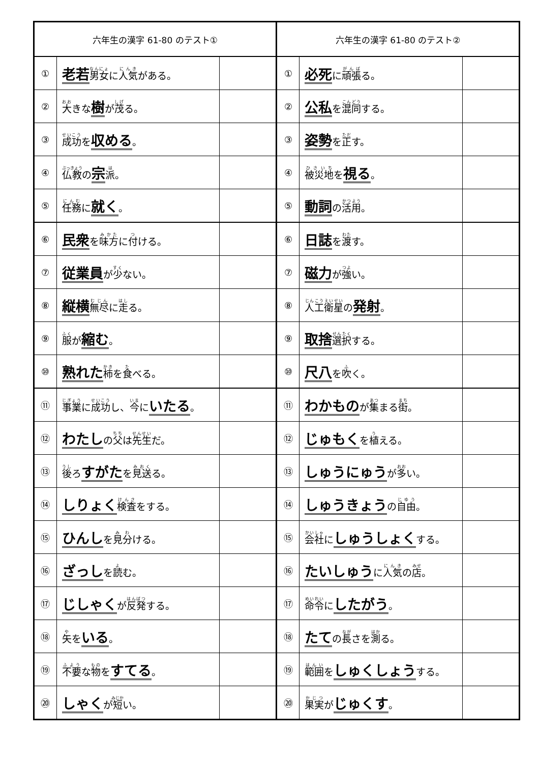| 六年生の漢字 61-80 のテスト① | | | 六年生の漢字 61-80 のテスト② | | |
| --- | --- | --- | --- | --- | --- |
| ① | 老若 男女 に 人気 がある。 | | ① | 必死 に 頑張 る。 | |
| ② | 大 きな 樹 が 茂 る。 | | ② | 公私 を 混同 する。 | |
| ③ | 成功 を 収める 。 | | ③ | 姿勢 を 正 す。 | |
| ④ | 仏教 の 宗 派 。 | | ④ | 被災地 を 視る 。 | |
| ⑤ | 任務 に 就く 。 | | ⑤ | 動詞 の 活用 。 | |
| ⑥ | 民衆 を 味方 に 付 ける。 | | ⑥ | 日誌 を 渡 す。 | |
| ⑦ | 従業員 が 少 ない。 | | ⑦ | 磁力 が 強 い。 | |
| ⑧ | 縦横 無尽 に 走 る。 | | ⑧ | 人工衛星 の 発射 。 | |
| ⑨ | 服 が 縮む 。 | | ⑨ | 取捨 選択 する。 | |
| ⑩ | 熟れた 柿 を 食 べる。 | | ⑩ | 尺八 を 吹 く。 | |
| ⑪ | 事業 に 成功 し、 今 に いたる 。 | | ⑪ | わかもの が 集 まる 街 。 | |
| ⑫ | わたし の 父 は 先生 だ。 | | ⑫ | じゅもく を 植 える。 | |
| ⑬ | 後 ろ すがた を 見送 る。 | | ⑬ | しゅうにゅう が 多 い。 | |
| ⑭ | しりょく 検査 をする。 | | ⑭ | しゅうきょう の 自由 。 | |
| ⑮ | ひんし を 見分 ける。 | | ⑮ | 会社 に しゅうしょく する。 | |
| ⑯ | ざっし を 読 む。 | | ⑯ | たいしゅう に 人気 の 店 。 | |
| ⑰ | じしゃく が 反発 する。 | | ⑰ | 命令 に したがう 。 | |
| ⑱ | 矢 を いる 。 | | ⑱ | たて の 長 さを 測 る。 | |
| ⑲ | 不要 な 物 を すてる 。 | | ⑲ | 範囲 を しゅくしょう する。 | |
| ⑳ | しゃく が 短 い。 | | ⑳ | 果実 が じゅくす 。 | |